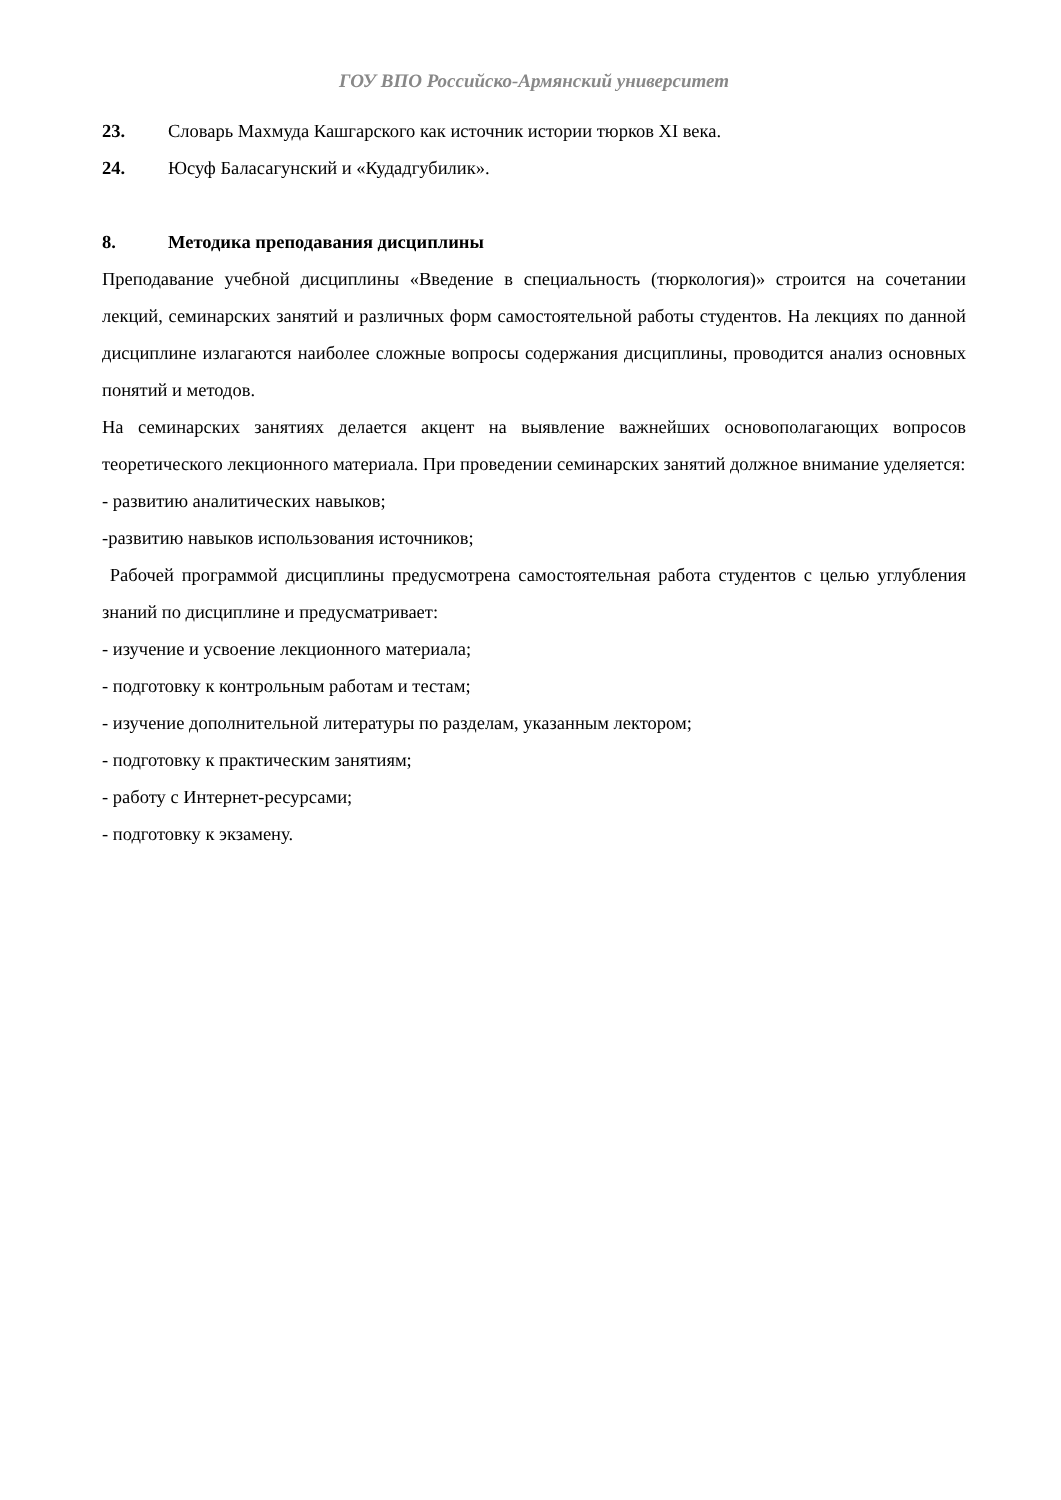ГОУ ВПО Российско-Армянский университет
23. Словарь Махмуда Кашгарского как источник истории тюрков XI века.
24. Юсуф Баласагунский и «Кудадгубилик».
8. Методика преподавания дисциплины
Преподавание учебной дисциплины «Введение в специальность (тюркология)» строится на сочетании лекций, семинарских занятий и различных форм самостоятельной работы студентов. На лекциях по данной дисциплине излагаются наиболее сложные вопросы содержания дисциплины, проводится анализ основных понятий и методов.
На семинарских занятиях делается акцент на выявление важнейших основополагающих вопросов теоретического лекционного материала. При проведении семинарских занятий должное внимание уделяется:
- развитию аналитических навыков;
-развитию навыков использования источников;
Рабочей программой дисциплины предусмотрена самостоятельная работа студентов с целью углубления знаний по дисциплине и предусматривает:
- изучение и усвоение лекционного материала;
- подготовку к контрольным работам и тестам;
- изучение дополнительной литературы по разделам, указанным лектором;
- подготовку к практическим занятиям;
- работу с Интернет-ресурсами;
- подготовку к экзамену.